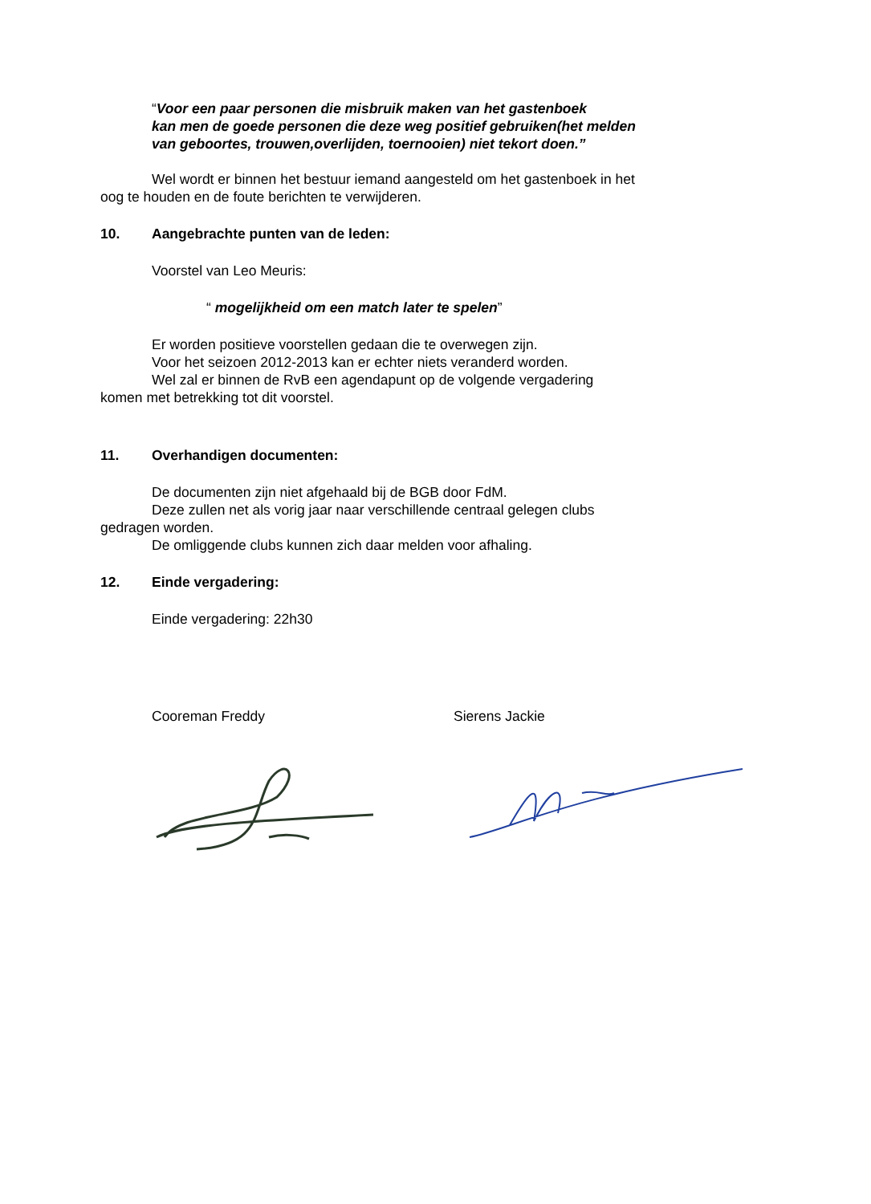“Voor een paar personen die misbruik maken van het gastenboek
kan men de goede personen die deze weg positief gebruiken(het melden
van geboortes, trouwen,overlijden, toernooien) niet tekort doen.”
Wel wordt er binnen het bestuur iemand aangesteld om het gastenboek in het
oog te houden en de foute berichten te verwijderen.
10. Aangebrachte punten van de leden:
Voorstel van Leo Meuris:
“ mogelijkheid om een match later te spelen”
Er worden positieve voorstellen gedaan die te overwegen zijn.
Voor het seizoen 2012-2013 kan er echter niets veranderd worden.
Wel zal er binnen de RvB een agendapunt op de volgende vergadering
komen met betrekking tot dit voorstel.
11. Overhandigen documenten:
De documenten zijn niet afgehaald bij de BGB door FdM.
Deze zullen net als vorig jaar naar verschillende centraal gelegen clubs
gedragen worden.
De omliggende clubs kunnen zich daar melden voor afhaling.
12. Einde vergadering:
Einde vergadering: 22h30
Cooreman Freddy Sierens Jackie